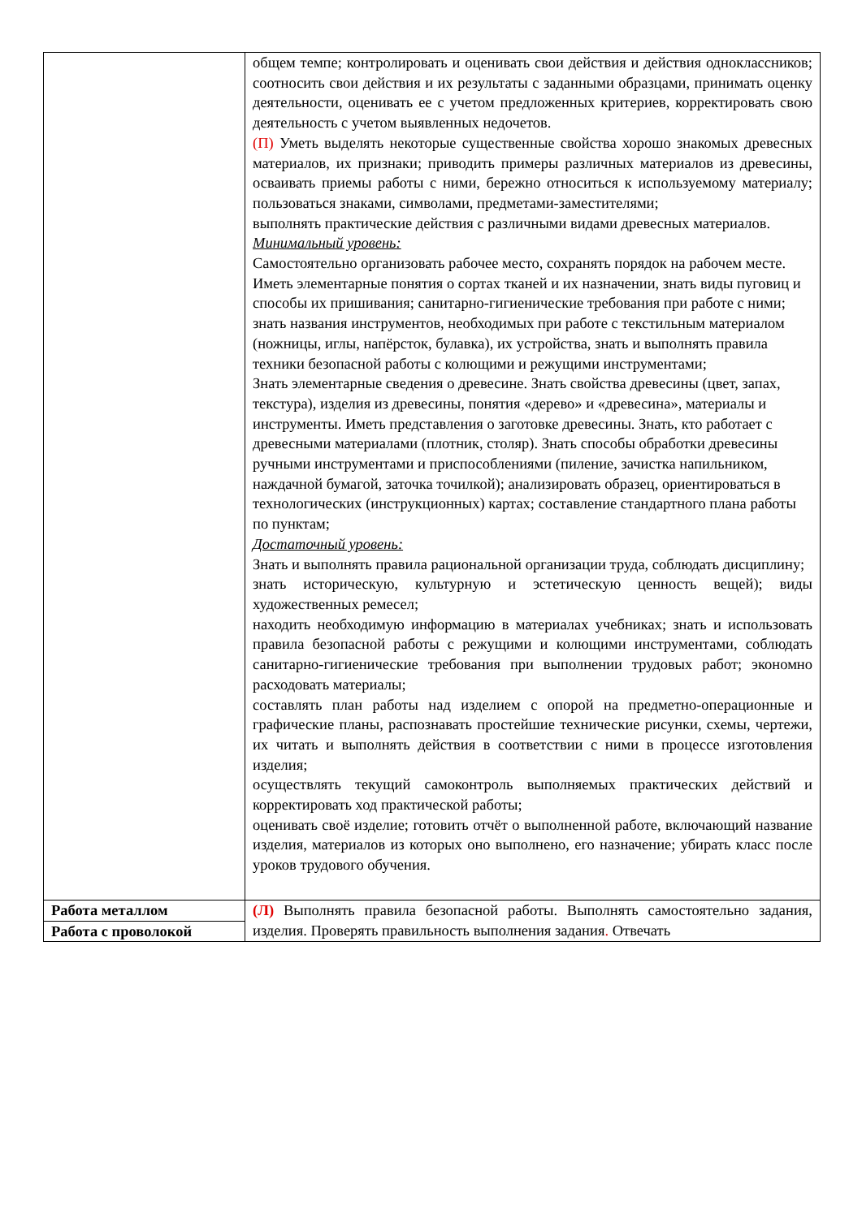| | общем темпе; контролировать и оценивать свои действия и действия одноклассников; соотносить свои действия и их результаты с заданными образцами, принимать оценку деятельности, оценивать ее с учетом предложенных критериев, корректировать свою деятельность с учетом выявленных недочетов. (П) Уметь выделять некоторые существенные свойства хорошо знакомых древесных материалов, их признаки; приводить примеры различных материалов из древесины, осваивать приемы работы с ними, бережно относиться к используемому материалу; пользоваться знаками, символами, предметами-заместителями; выполнять практические действия с различными видами древесных материалов. Минимальный уровень: Самостоятельно организовать рабочее место, сохранять порядок на рабочем месте. Иметь элементарные понятия о сортах тканей и их назначении, знать виды пуговиц и способы их пришивания; санитарно-гигиенические требования при работе с ними; знать названия инструментов, необходимых при работе с текстильным материалом (ножницы, иглы, напёрсток, булавка), их устройства, знать и выполнять правила техники безопасной работы с колющими и режущими инструментами; Знать элементарные сведения о древесине. Знать свойства древесины (цвет, запах, текстура), изделия из древесины, понятия «дерево» и «древесина», материалы и инструменты. Иметь представления о заготовке древесины. Знать, кто работает с древесными материалами (плотник, столяр). Знать способы обработки древесины ручными инструментами и приспособлениями (пиление, зачистка напильником, наждачной бумагой, заточка точилкой); анализировать образец, ориентироваться в технологических (инструкционных) картах; составление стандартного плана работы по пунктам; Достаточный уровень: Знать и выполнять правила рациональной организации труда, соблюдать дисциплину; знать историческую, культурную и эстетическую ценность вещей); виды художественных ремесел; находить необходимую информацию в материалах учебниках; знать и использовать правила безопасной работы с режущими и колющими инструментами, соблюдать санитарно-гигиенические требования при выполнении трудовых работ; экономно расходовать материалы; составлять план работы над изделием с опорой на предметно-операционные и графические планы, распознавать простейшие технические рисунки, схемы, чертежи, их читать и выполнять действия в соответствии с ними в процессе изготовления изделия; осуществлять текущий самоконтроль выполняемых практических действий и корректировать ход практической работы; оценивать своё изделие; готовить отчёт о выполненной работе, включающий название изделия, материалов из которых оно выполнено, его назначение; убирать класс после уроков трудового обучения. |
| Работа металлом Работа с проволокой | (Л) Выполнять правила безопасной работы. Выполнять самостоятельно задания, изделия. Проверять правильность выполнения задания . Отвечать |